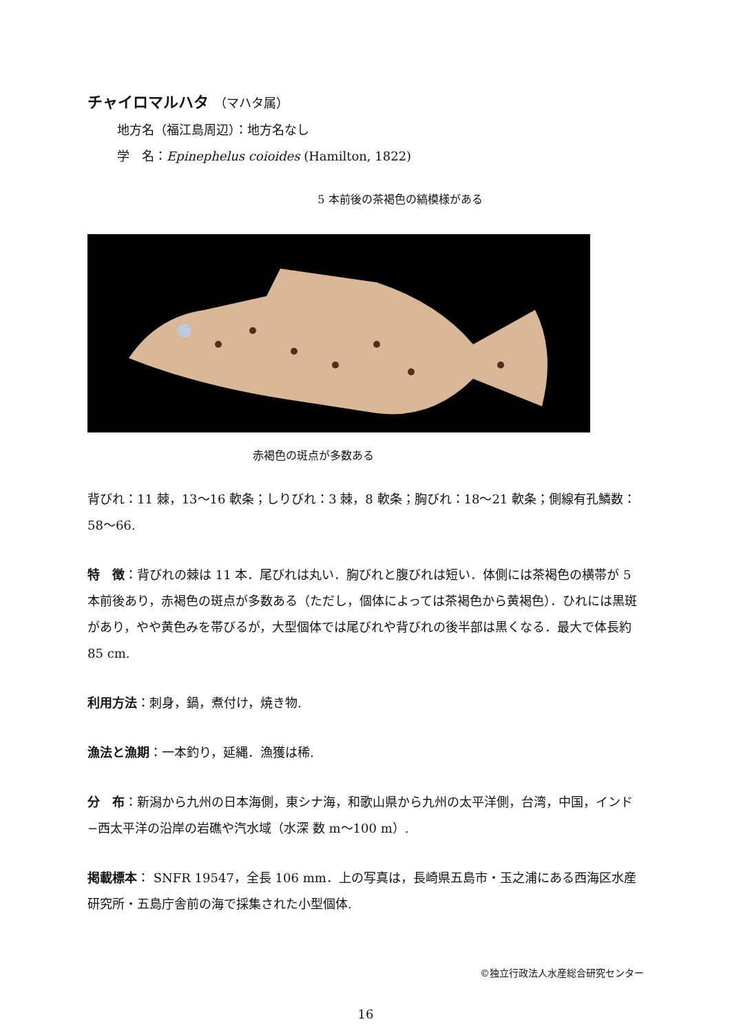チャイロマルハタ （マハタ属）
地方名（福江島周辺）：地方名なし
学　名：Epinephelus coioides (Hamilton, 1822)
5 本前後の茶褐色の縞模様がある
赤褐色の斑点が多数ある
背びれ：11 棘，13〜16 軟条；しりびれ：3 棘，8 軟条；胸びれ：18〜21 軟条；側線有孔鱗数：58〜66.
特　徴：背びれの棘は 11 本．尾びれは丸い．胸びれと腹びれは短い．体側には茶褐色の横帯が 5 本前後あり，赤褐色の斑点が多数ある（ただし，個体によっては茶褐色から黄褐色）．ひれには黒斑があり，やや黄色みを帯びるが，大型個体では尾びれや背びれの後半部は黒くなる．最大で体長約 85 cm.
利用方法：刺身，鍋，煮付け，焼き物.
漁法と漁期：一本釣り，延縄．漁獲は稀.
分　布：新潟から九州の日本海側，東シナ海，和歌山県から九州の太平洋側，台湾，中国，インド−西太平洋の沿岸の岩礁や汽水域（水深 数 m〜100 m）.
掲載標本： SNFR 19547，全長 106 mm．上の写真は，長崎県五島市・玉之浦にある西海区水産研究所・五島庁舎前の海で採集された小型個体.
©独立行政法人水産総合研究センター
16